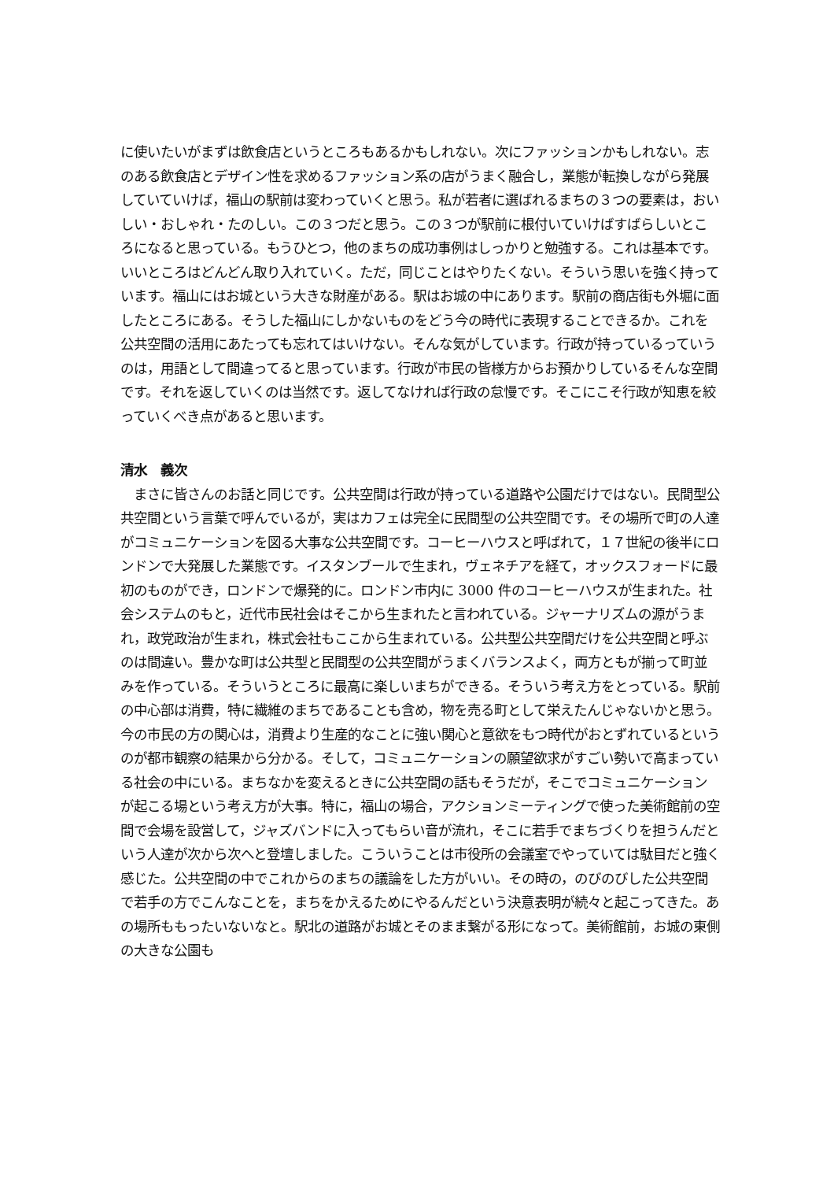に使いたいがまずは飲食店というところもあるかもしれない。次にファッションかもしれない。志のある飲食店とデザイン性を求めるファッション系の店がうまく融合し，業態が転換しながら発展していていけば，福山の駅前は変わっていくと思う。私が若者に選ばれるまちの３つの要素は，おいしい・おしゃれ・たのしい。この３つだと思う。この３つが駅前に根付いていけばすばらしいところになると思っている。もうひとつ，他のまちの成功事例はしっかりと勉強する。これは基本です。いいところはどんどん取り入れていく。ただ，同じことはやりたくない。そういう思いを強く持っています。福山にはお城という大きな財産がある。駅はお城の中にあります。駅前の商店街も外堀に面したところにある。そうした福山にしかないものをどう今の時代に表現することできるか。これを公共空間の活用にあたっても忘れてはいけない。そんな気がしています。行政が持っているっていうのは，用語として間違ってると思っています。行政が市民の皆様方からお預かりしているそんな空間です。それを返していくのは当然です。返してなければ行政の怠慢です。そこにこそ行政が知恵を絞っていくべき点があると思います。
清水　義次
　まさに皆さんのお話と同じです。公共空間は行政が持っている道路や公園だけではない。民間型公共空間という言葉で呼んでいるが，実はカフェは完全に民間型の公共空間です。その場所で町の人達がコミュニケーションを図る大事な公共空間です。コーヒーハウスと呼ばれて，１７世紀の後半にロンドンで大発展した業態です。イスタンブールで生まれ，ヴェネチアを経て，オックスフォードに最初のものができ，ロンドンで爆発的に。ロンドン市内に 3000 件のコーヒーハウスが生まれた。社会システムのもと，近代市民社会はそこから生まれたと言われている。ジャーナリズムの源がうまれ，政党政治が生まれ，株式会社もここから生まれている。公共型公共空間だけを公共空間と呼ぶのは間違い。豊かな町は公共型と民間型の公共空間がうまくバランスよく，両方ともが揃って町並みを作っている。そういうところに最高に楽しいまちができる。そういう考え方をとっている。駅前の中心部は消費，特に繊維のまちであることも含め，物を売る町として栄えたんじゃないかと思う。今の市民の方の関心は，消費より生産的なことに強い関心と意欲をもつ時代がおとずれているというのが都市観察の結果から分かる。そして，コミュニケーションの願望欲求がすごい勢いで高まっている社会の中にいる。まちなかを変えるときに公共空間の話もそうだが，そこでコミュニケーションが起こる場という考え方が大事。特に，福山の場合，アクションミーティングで使った美術館前の空間で会場を設営して，ジャズバンドに入ってもらい音が流れ，そこに若手でまちづくりを担うんだという人達が次から次へと登壇しました。こういうことは市役所の会議室でやっていては駄目だと強く感じた。公共空間の中でこれからのまちの議論をした方がいい。その時の，のびのびした公共空間で若手の方でこんなことを，まちをかえるためにやるんだという決意表明が続々と起こってきた。あの場所ももったいないなと。駅北の道路がお城とそのまま繋がる形になって。美術館前，お城の東側の大きな公園も